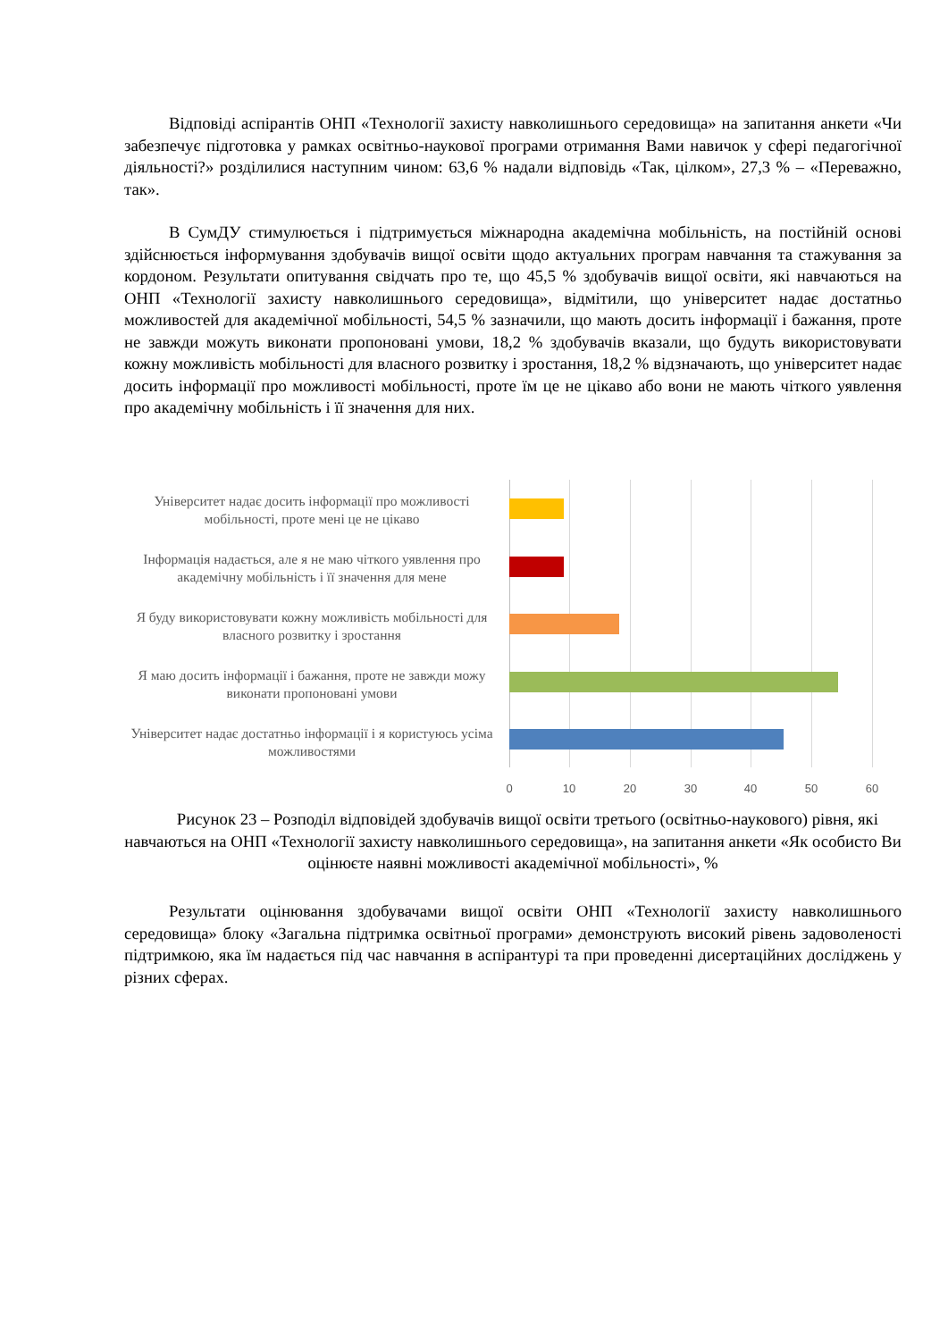Відповіді аспірантів ОНП «Технології захисту навколишнього середовища» на запитання анкети «Чи забезпечує підготовка у рамках освітньо-наукової програми отримання Вами навичок у сфері педагогічної діяльності?» розділилися наступним чином: 63,6 % надали відповідь «Так, цілком», 27,3 % – «Переважно, так».
В СумДУ стимулюється і підтримується міжнародна академічна мобільність, на постійній основі здійснюється інформування здобувачів вищої освіти щодо актуальних програм навчання та стажування за кордоном. Результати опитування свідчать про те, що 45,5 % здобувачів вищої освіти, які навчаються на ОНП «Технології захисту навколишнього середовища», відмітили, що університет надає достатньо можливостей для академічної мобільності, 54,5 % зазначили, що мають досить інформації і бажання, проте не завжди можуть виконати пропоновані умови, 18,2 % здобувачів вказали, що будуть використовувати кожну можливість мобільності для власного розвитку і зростання, 18,2 % відзначають, що університет надає досить інформації про можливості мобільності, проте їм це не цікаво або вони не мають чіткого уявлення про академічну мобільність і її значення для них.
Університет надає досить інформації про можливості мобільності, проте мені це не цікаво
Інформація надається, але я не маю чіткого уявлення про академічну мобільність і її значення для мене
Я буду використовувати кожну можливість мобільності для власного розвитку і зростання
Я маю досить інформації і бажання, проте не завжди можу виконати пропоновані умови
Університет надає достатньо інформації і я користуюсь усіма можливостями
0 10 20 30 40 50 60
Рисунок 23 – Розподіл відповідей здобувачів вищої освіти третього (освітньо-наукового) рівня, які навчаються на ОНП «Технології захисту навколишнього середовища», на запитання анкети «Як особисто Ви оцінюєте наявні можливості академічної мобільності», %
Результати оцінювання здобувачами вищої освіти ОНП «Технології захисту навколишнього середовища» блоку «Загальна підтримка освітньої програми» демонструють високий рівень задоволеності підтримкою, яка їм надається під час навчання в аспірантурі та при проведенні дисертаційних досліджень у різних сферах.